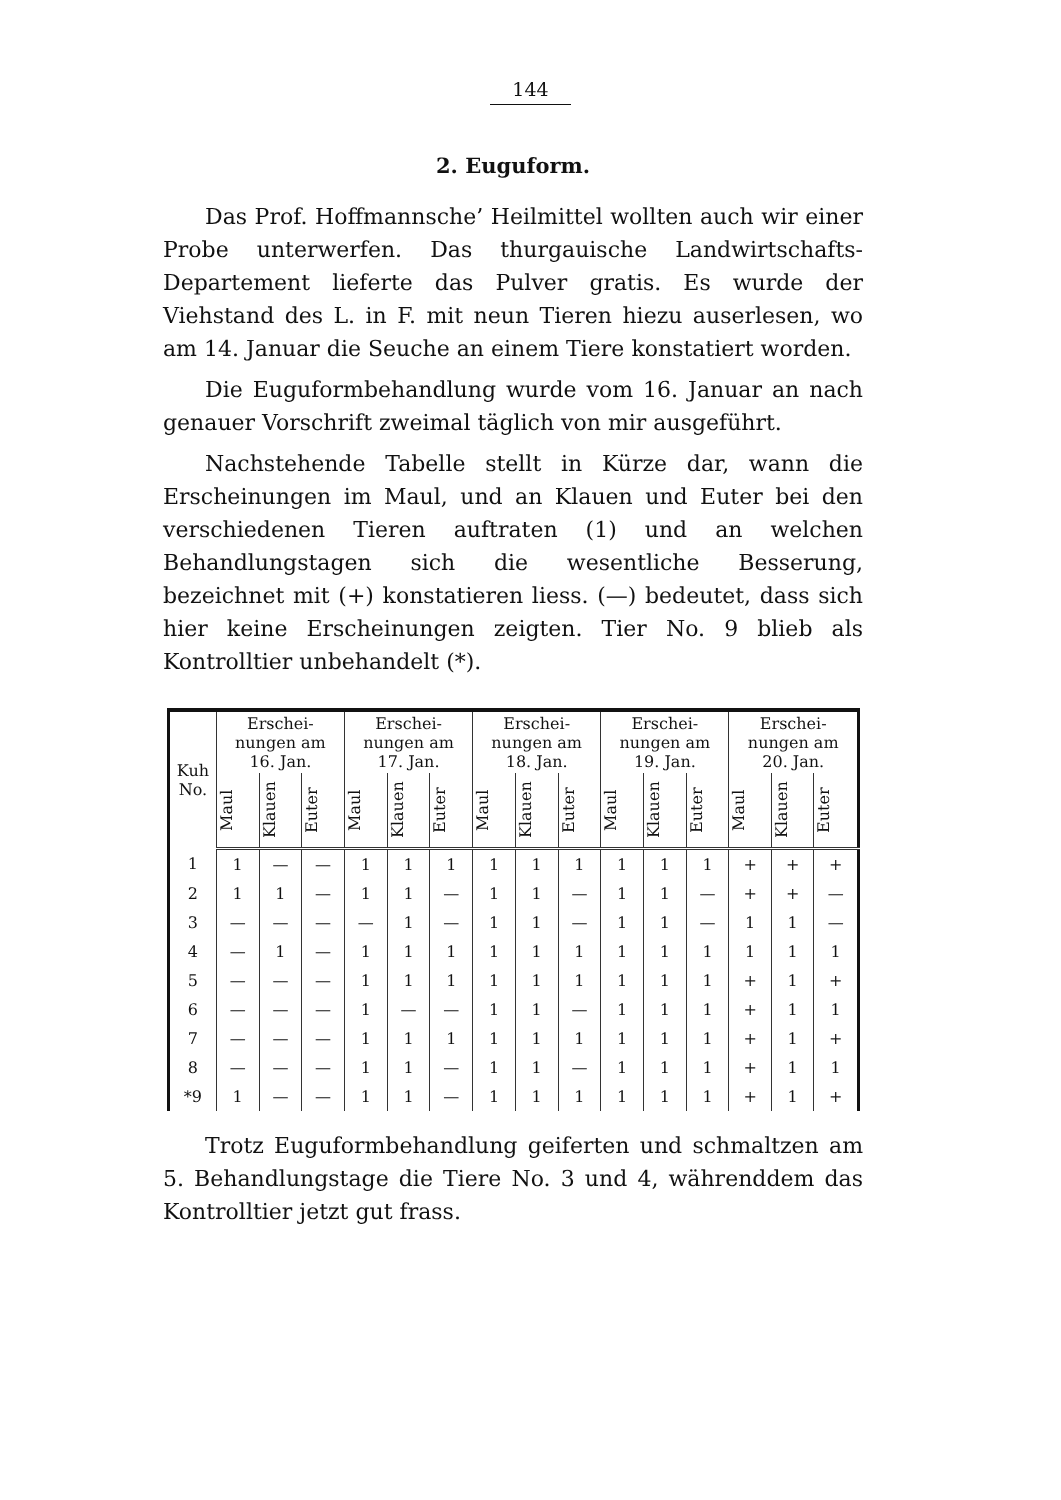144
2. Euguform.
Das Prof. Hoffmannsche’ Heilmittel wollten auch wir einer Probe unterwerfen. Das thurgauische Landwirtschafts-Departement lieferte das Pulver gratis. Es wurde der Viehstand des L. in F. mit neun Tieren hiezu auserlesen, wo am 14. Januar die Seuche an einem Tiere konstatiert worden.
Die Euguformbehandlung wurde vom 16. Januar an nach genauer Vorschrift zweimal täglich von mir ausgeführt.
Nachstehende Tabelle stellt in Kürze dar, wann die Erscheinungen im Maul, und an Klauen und Euter bei den verschiedenen Tieren auftraten (1) und an welchen Behandlungstagen sich die wesentliche Besserung, bezeichnet mit (+) konstatieren liess. (—) bedeutet, dass sich hier keine Erscheinungen zeigten. Tier No. 9 blieb als Kontrolltier unbehandelt (*).
| Kuh No. | Erschei- nungen am 16. Jan. | | | Erschei- nungen am 17. Jan. | | | Erschei- nungen am 18. Jan. | | | Erschei- nungen am 19. Jan. | | | Erschei- nungen am 20. Jan. | | |
| --- | --- | --- | --- | --- | --- | --- | --- | --- | --- | --- | --- | --- | --- | --- | --- |
| | Maul | Klauen | Euter | Maul | Klauen | Euter | Maul | Klauen | Euter | Maul | Klauen | Euter | Maul | Klauen | Euter |
| 1 | 1 | — | — | 1 | 1 | 1 | 1 | 1 | 1 | 1 | 1 | 1 | + | + | + |
| 2 | 1 | 1 | — | 1 | 1 | — | 1 | 1 | — | 1 | 1 | — | + | + | — |
| 3 | — | — | — | — | 1 | — | 1 | 1 | — | 1 | 1 | — | 1 | 1 | — |
| 4 | — | 1 | — | 1 | 1 | 1 | 1 | 1 | 1 | 1 | 1 | 1 | 1 | 1 | 1 |
| 5 | — | — | — | 1 | 1 | 1 | 1 | 1 | 1 | 1 | 1 | 1 | + | 1 | + |
| 6 | — | — | — | 1 | — | — | 1 | 1 | — | 1 | 1 | 1 | + | 1 | 1 |
| 7 | — | — | — | 1 | 1 | 1 | 1 | 1 | 1 | 1 | 1 | 1 | + | 1 | + |
| 8 | — | — | — | 1 | 1 | — | 1 | 1 | — | 1 | 1 | 1 | + | 1 | 1 |
| *9 | 1 | — | — | 1 | 1 | — | 1 | 1 | 1 | 1 | 1 | 1 | + | 1 | + |
Trotz Euguformbehandlung geiferten und schmaltzen am 5. Behandlungstage die Tiere No. 3 und 4, währenddem das Kontrolltier jetzt gut frass.